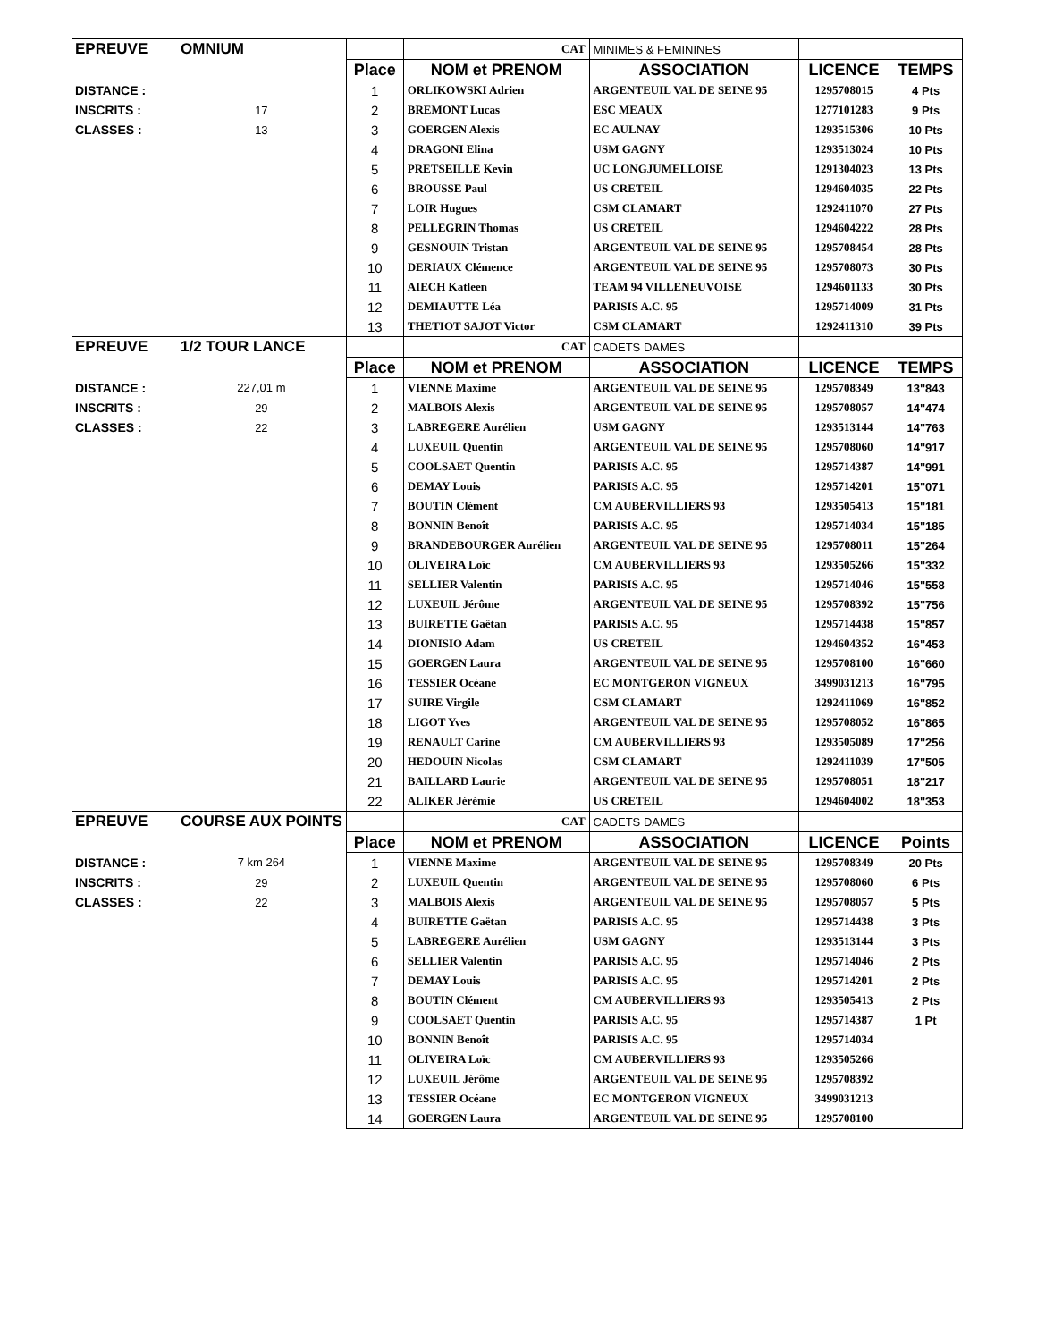| EPREUVE | OMNIUM | | CAT | MINIMES & FEMININES | | |
| | | Place | NOM et PRENOM | ASSOCIATION | LICENCE | TEMPS |
| DISTANCE : | | 1 | ORLIKOWSKI Adrien | ARGENTEUIL VAL DE SEINE 95 | 1295708015 | 4 Pts |
| INSCRITS : | 17 | 2 | BREMONT Lucas | ESC MEAUX | 1277101283 | 9 Pts |
| CLASSES : | 13 | 3 | GOERGEN Alexis | EC AULNAY | 1293515306 | 10 Pts |
| | | 4 | DRAGONI Elina | USM GAGNY | 1293513024 | 10 Pts |
| | | 5 | PRETSEILLE Kevin | UC LONGJUMELLOISE | 1291304023 | 13 Pts |
| | | 6 | BROUSSE Paul | US CRETEIL | 1294604035 | 22 Pts |
| | | 7 | LOIR Hugues | CSM CLAMART | 1292411070 | 27 Pts |
| | | 8 | PELLEGRIN Thomas | US CRETEIL | 1294604222 | 28 Pts |
| | | 9 | GESNOUIN Tristan | ARGENTEUIL VAL DE SEINE 95 | 1295708454 | 28 Pts |
| | | 10 | DERIAUX Clémence | ARGENTEUIL VAL DE SEINE 95 | 1295708073 | 30 Pts |
| | | 11 | AIECH Katleen | TEAM 94 VILLENEUVOISE | 1294601133 | 30 Pts |
| | | 12 | DEMIAUTTE Léa | PARISIS A.C. 95 | 1295714009 | 31 Pts |
| | | 13 | THETIOT SAJOT Victor | CSM CLAMART | 1292411310 | 39 Pts |
| EPREUVE | 1/2 TOUR LANCE | | CAT | CADETS DAMES | | |
| | | Place | NOM et PRENOM | ASSOCIATION | LICENCE | TEMPS |
| DISTANCE : | 227,01 m | 1 | VIENNE Maxime | ARGENTEUIL VAL DE SEINE 95 | 1295708349 | 13"843 |
| INSCRITS : | 29 | 2 | MALBOIS Alexis | ARGENTEUIL VAL DE SEINE 95 | 1295708057 | 14"474 |
| CLASSES : | 22 | 3 | LABREGERE Aurélien | USM GAGNY | 1293513144 | 14"763 |
| | | 4 | LUXEUIL Quentin | ARGENTEUIL VAL DE SEINE 95 | 1295708060 | 14"917 |
| | | 5 | COOLSAET Quentin | PARISIS A.C. 95 | 1295714387 | 14"991 |
| | | 6 | DEMAY Louis | PARISIS A.C. 95 | 1295714201 | 15"071 |
| | | 7 | BOUTIN Clément | CM AUBERVILLIERS 93 | 1293505413 | 15"181 |
| | | 8 | BONNIN Benoît | PARISIS A.C. 95 | 1295714034 | 15"185 |
| | | 9 | BRANDEBOURGER Aurélien | ARGENTEUIL VAL DE SEINE 95 | 1295708011 | 15"264 |
| | | 10 | OLIVEIRA Loïc | CM AUBERVILLIERS 93 | 1293505266 | 15"332 |
| | | 11 | SELLIER Valentin | PARISIS A.C. 95 | 1295714046 | 15"558 |
| | | 12 | LUXEUIL Jérôme | ARGENTEUIL VAL DE SEINE 95 | 1295708392 | 15"756 |
| | | 13 | BUIRETTE Gaëtan | PARISIS A.C. 95 | 1295714438 | 15"857 |
| | | 14 | DIONISIO Adam | US CRETEIL | 1294604352 | 16"453 |
| | | 15 | GOERGEN Laura | ARGENTEUIL VAL DE SEINE 95 | 1295708100 | 16"660 |
| | | 16 | TESSIER Océane | EC MONTGERON VIGNEUX | 3499031213 | 16"795 |
| | | 17 | SUIRE Virgile | CSM CLAMART | 1292411069 | 16"852 |
| | | 18 | LIGOT Yves | ARGENTEUIL VAL DE SEINE 95 | 1295708052 | 16"865 |
| | | 19 | RENAULT Carine | CM AUBERVILLIERS 93 | 1293505089 | 17"256 |
| | | 20 | HEDOUIN Nicolas | CSM CLAMART | 1292411039 | 17"505 |
| | | 21 | BAILLARD Laurie | ARGENTEUIL VAL DE SEINE 95 | 1295708051 | 18"217 |
| | | 22 | ALIKER Jérémie | US CRETEIL | 1294604002 | 18"353 |
| EPREUVE | COURSE AUX POINTS | | CAT | CADETS DAMES | | |
| | | Place | NOM et PRENOM | ASSOCIATION | LICENCE | Points |
| DISTANCE : | 7 km 264 | 1 | VIENNE Maxime | ARGENTEUIL VAL DE SEINE 95 | 1295708349 | 20 Pts |
| INSCRITS : | 29 | 2 | LUXEUIL Quentin | ARGENTEUIL VAL DE SEINE 95 | 1295708060 | 6 Pts |
| CLASSES : | 22 | 3 | MALBOIS Alexis | ARGENTEUIL VAL DE SEINE 95 | 1295708057 | 5 Pts |
| | | 4 | BUIRETTE Gaëtan | PARISIS A.C. 95 | 1295714438 | 3 Pts |
| | | 5 | LABREGERE Aurélien | USM GAGNY | 1293513144 | 3 Pts |
| | | 6 | SELLIER Valentin | PARISIS A.C. 95 | 1295714046 | 2 Pts |
| | | 7 | DEMAY Louis | PARISIS A.C. 95 | 1295714201 | 2 Pts |
| | | 8 | BOUTIN Clément | CM AUBERVILLIERS 93 | 1293505413 | 2 Pts |
| | | 9 | COOLSAET Quentin | PARISIS A.C. 95 | 1295714387 | 1 Pt |
| | | 10 | BONNIN Benoît | PARISIS A.C. 95 | 1295714034 | |
| | | 11 | OLIVEIRA Loïc | CM AUBERVILLIERS 93 | 1293505266 | |
| | | 12 | LUXEUIL Jérôme | ARGENTEUIL VAL DE SEINE 95 | 1295708392 | |
| | | 13 | TESSIER Océane | EC MONTGERON VIGNEUX | 3499031213 | |
| | | 14 | GOERGEN Laura | ARGENTEUIL VAL DE SEINE 95 | 1295708100 | |